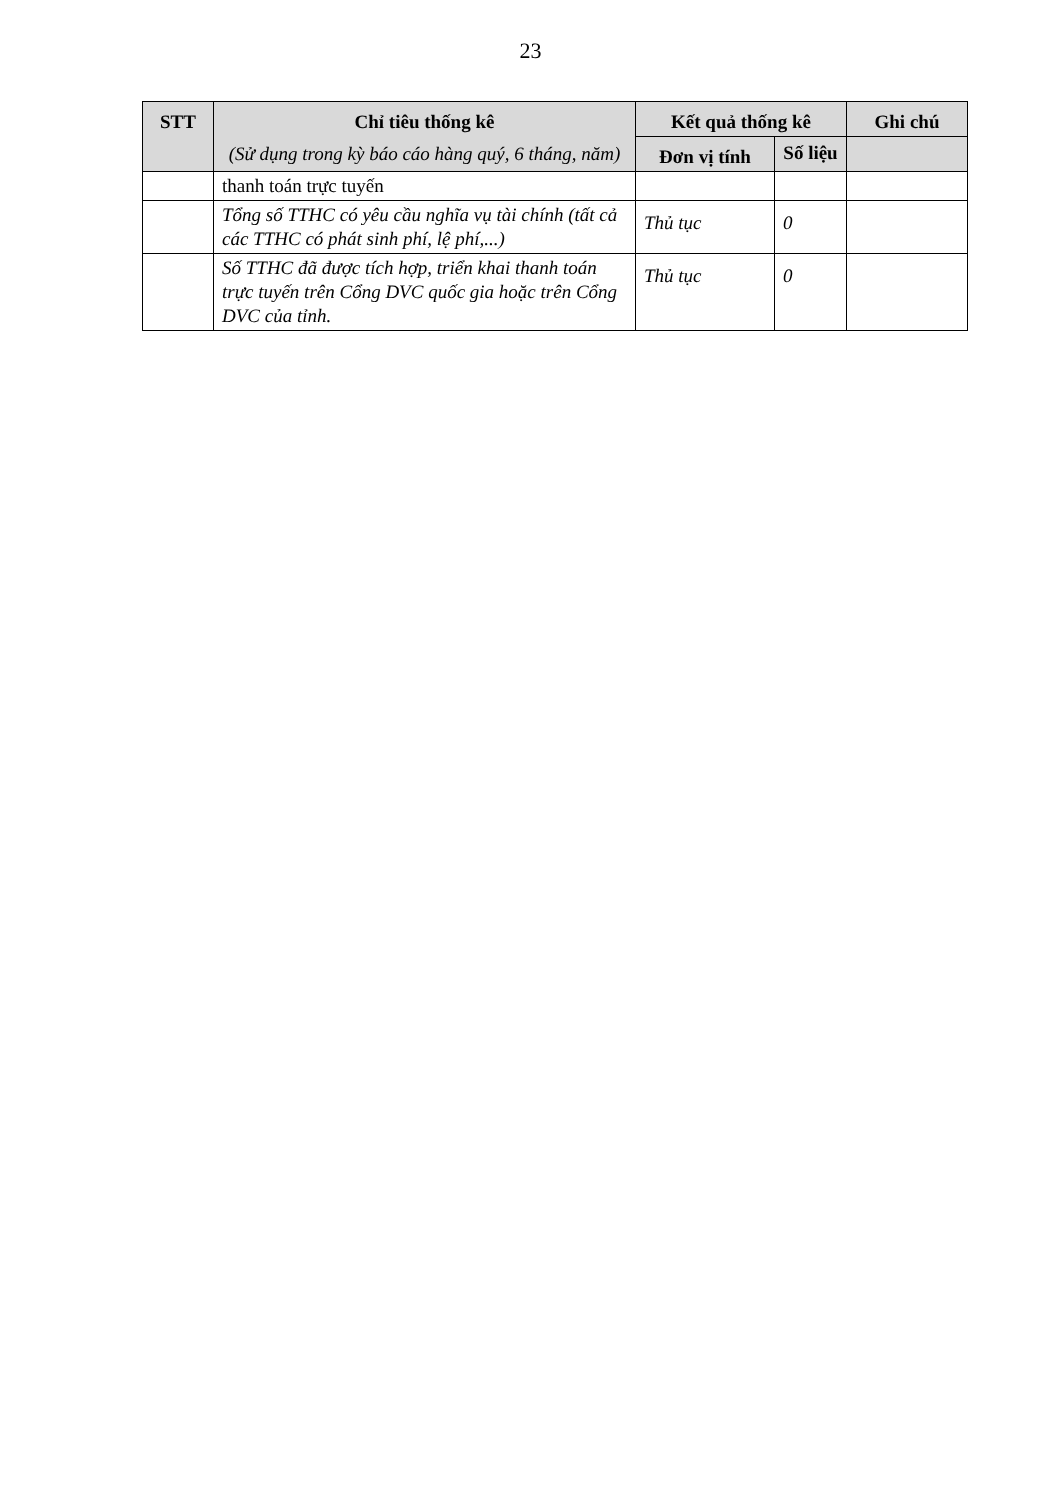23
| STT | Chỉ tiêu thống kê (Sử dụng trong kỳ báo cáo hàng quý, 6 tháng, năm) | Kết quả thống kê | | Ghi chú |
| --- | --- | --- | --- | --- |
| | | Đơn vị tính | Số liệu | |
| | thanh toán trực tuyến | | | |
| | Tổng số TTHC có yêu cầu nghĩa vụ tài chính (tất cả các TTHC có phát sinh phí, lệ phí,...) | Thủ tục | 0 | |
| | Số TTHC đã được tích hợp, triển khai thanh toán trực tuyến trên Cổng DVC quốc gia hoặc trên Cổng DVC của tỉnh. | Thủ tục | 0 | |